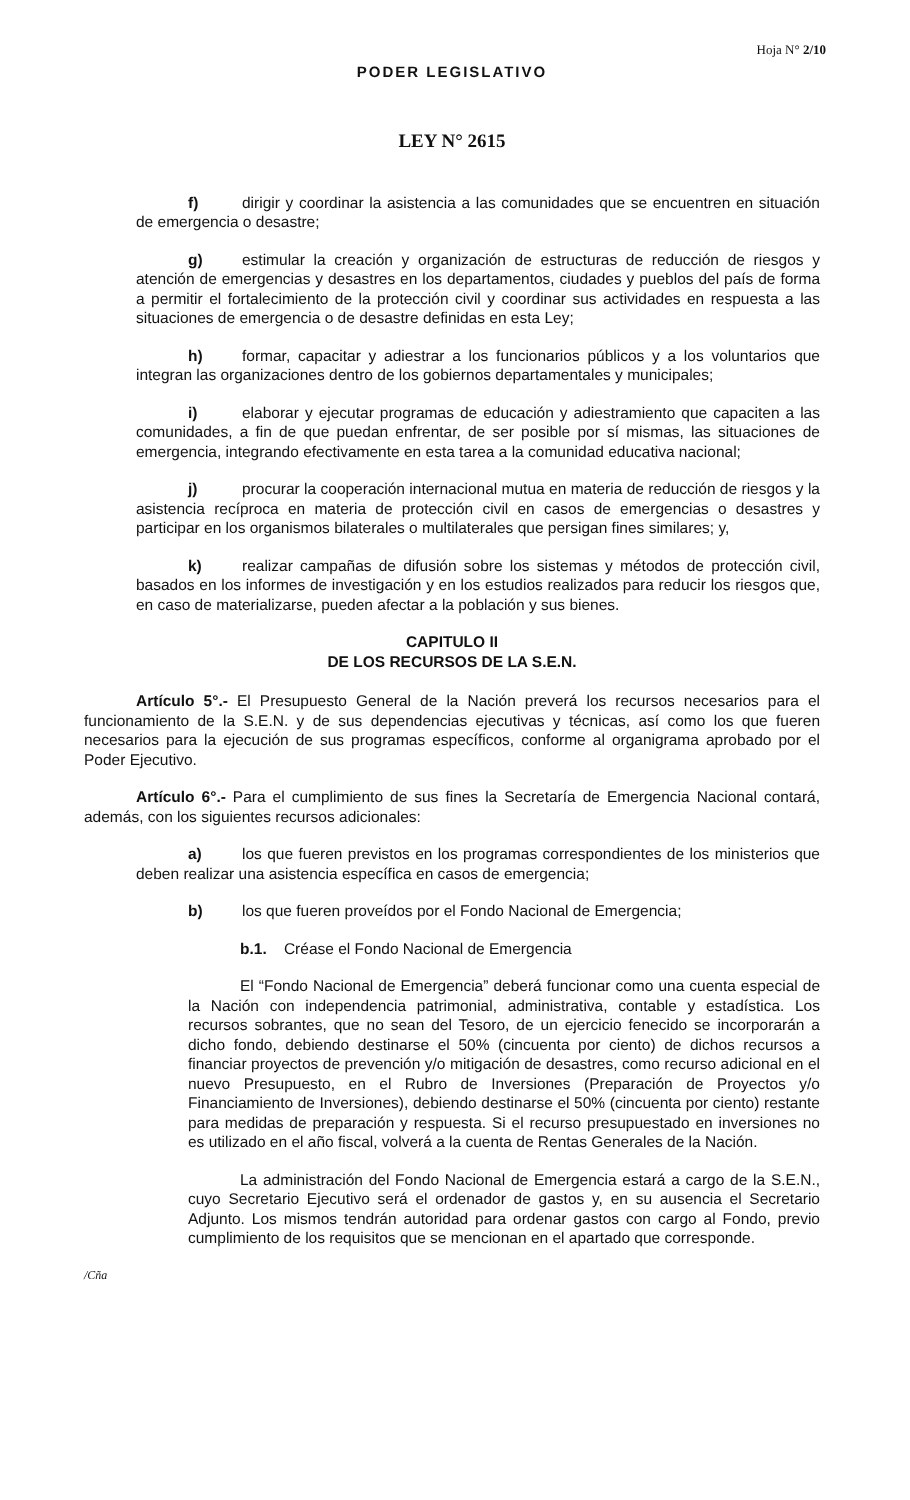Hoja N° 2/10
PODER LEGISLATIVO
LEY N° 2615
f) dirigir y coordinar la asistencia a las comunidades que se encuentren en situación de emergencia o desastre;
g) estimular la creación y organización de estructuras de reducción de riesgos y atención de emergencias y desastres en los departamentos, ciudades y pueblos del país de forma a permitir el fortalecimiento de la protección civil y coordinar sus actividades en respuesta a las situaciones de emergencia o de desastre definidas en esta Ley;
h) formar, capacitar y adiestrar a los funcionarios públicos y a los voluntarios que integran las organizaciones dentro de los gobiernos departamentales y municipales;
i) elaborar y ejecutar programas de educación y adiestramiento que capaciten a las comunidades, a fin de que puedan enfrentar, de ser posible por sí mismas, las situaciones de emergencia, integrando efectivamente en esta tarea a la comunidad educativa nacional;
j) procurar la cooperación internacional mutua en materia de reducción de riesgos y la asistencia recíproca en materia de protección civil en casos de emergencias o desastres y participar en los organismos bilaterales o multilaterales que persigan fines similares; y,
k) realizar campañas de difusión sobre los sistemas y métodos de protección civil, basados en los informes de investigación y en los estudios realizados para reducir los riesgos que, en caso de materializarse, pueden afectar a la población y sus bienes.
CAPITULO II
DE LOS RECURSOS DE LA S.E.N.
Artículo 5°.- El Presupuesto General de la Nación preverá los recursos necesarios para el funcionamiento de la S.E.N. y de sus dependencias ejecutivas y técnicas, así como los que fueren necesarios para la ejecución de sus programas específicos, conforme al organigrama aprobado por el Poder Ejecutivo.
Artículo 6°.- Para el cumplimiento de sus fines la Secretaría de Emergencia Nacional contará, además, con los siguientes recursos adicionales:
a) los que fueren previstos en los programas correspondientes de los ministerios que deben realizar una asistencia específica en casos de emergencia;
b) los que fueren proveídos por el Fondo Nacional de Emergencia;
b.1. Créase el Fondo Nacional de Emergencia
El “Fondo Nacional de Emergencia” deberá funcionar como una cuenta especial de la Nación con independencia patrimonial, administrativa, contable y estadística. Los recursos sobrantes, que no sean del Tesoro, de un ejercicio fenecido se incorporarán a dicho fondo, debiendo destinarse el 50% (cincuenta por ciento) de dichos recursos a financiar proyectos de prevención y/o mitigación de desastres, como recurso adicional en el nuevo Presupuesto, en el Rubro de Inversiones (Preparación de Proyectos y/o Financiamiento de Inversiones), debiendo destinarse el 50% (cincuenta por ciento) restante para medidas de preparación y respuesta. Si el recurso presupuestado en inversiones no es utilizado en el año fiscal, volverá a la cuenta de Rentas Generales de la Nación.
La administración del Fondo Nacional de Emergencia estará a cargo de la S.E.N., cuyo Secretario Ejecutivo será el ordenador de gastos y, en su ausencia el Secretario Adjunto. Los mismos tendrán autoridad para ordenar gastos con cargo al Fondo, previo cumplimiento de los requisitos que se mencionan en el apartado que corresponde.
/Cña